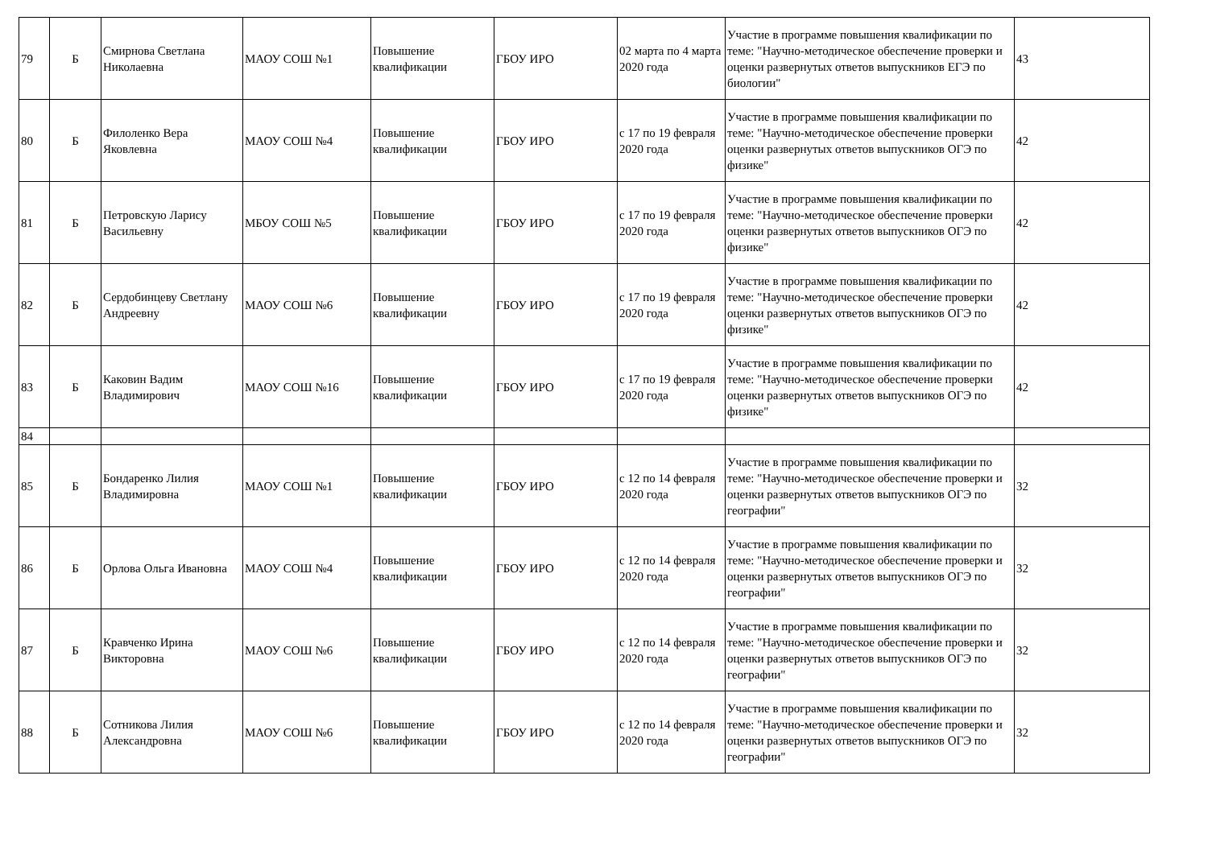| 79 | Б | Смирнова Светлана Николаевна | МАОУ СОШ №1 | Повышение квалификации | ГБОУ ИРО | 02 марта по 4 марта 2020 года | Участие в программе повышения квалификации по теме: "Научно-методическое обеспечение проверки и оценки развернутых ответов выпускников ЕГЭ по биологии" | 43 |
| 80 | Б | Филоленко Вера Яковлевна | МАОУ СОШ №4 | Повышение квалификации | ГБОУ ИРО | с 17 по 19 февраля 2020 года | Участие в программе повышения квалификации по теме: "Научно-методическое обеспечение проверки оценки развернутых ответов выпускников ОГЭ по физике" | 42 |
| 81 | Б | Петровскую Ларису Васильевну | МБОУ СОШ №5 | Повышение квалификации | ГБОУ ИРО | с 17 по 19 февраля 2020 года | Участие в программе повышения квалификации по теме: "Научно-методическое обеспечение проверки оценки развернутых ответов выпускников ОГЭ по физике" | 42 |
| 82 | Б | Сердобинцеву Светлану Андреевну | МАОУ СОШ №6 | Повышение квалификации | ГБОУ ИРО | с 17 по 19 февраля 2020 года | Участие в программе повышения квалификации по теме: "Научно-методическое обеспечение проверки оценки развернутых ответов выпускников ОГЭ по физике" | 42 |
| 83 | Б | Каковин Вадим Владимирович | МАОУ СОШ №16 | Повышение квалификации | ГБОУ ИРО | с 17 по 19 февраля 2020 года | Участие в программе повышения квалификации по теме: "Научно-методическое обеспечение проверки оценки развернутых ответов выпускников ОГЭ по физике" | 42 |
| 84 | | | | | | | | |
| 85 | Б | Бондаренко Лилия Владимировна | МАОУ СОШ №1 | Повышение квалификации | ГБОУ ИРО | с 12 по 14 февраля 2020 года | Участие в программе повышения квалификации по теме: "Научно-методическое обеспечение проверки и оценки развернутых ответов выпускников ОГЭ по географии" | 32 |
| 86 | Б | Орлова Ольга Ивановна | МАОУ СОШ №4 | Повышение квалификации | ГБОУ ИРО | с 12 по 14 февраля 2020 года | Участие в программе повышения квалификации по теме: "Научно-методическое обеспечение проверки и оценки развернутых ответов выпускников ОГЭ по географии" | 32 |
| 87 | Б | Кравченко Ирина Викторовна | МАОУ СОШ №6 | Повышение квалификации | ГБОУ ИРО | с 12 по 14 февраля 2020 года | Участие в программе повышения квалификации по теме: "Научно-методическое обеспечение проверки и оценки развернутых ответов выпускников ОГЭ по географии" | 32 |
| 88 | Б | Сотникова Лилия Александровна | МАОУ СОШ №6 | Повышение квалификации | ГБОУ ИРО | с 12 по 14 февраля 2020 года | Участие в программе повышения квалификации по теме: "Научно-методическое обеспечение проверки и оценки развернутых ответов выпускников ОГЭ по географии" | 32 |